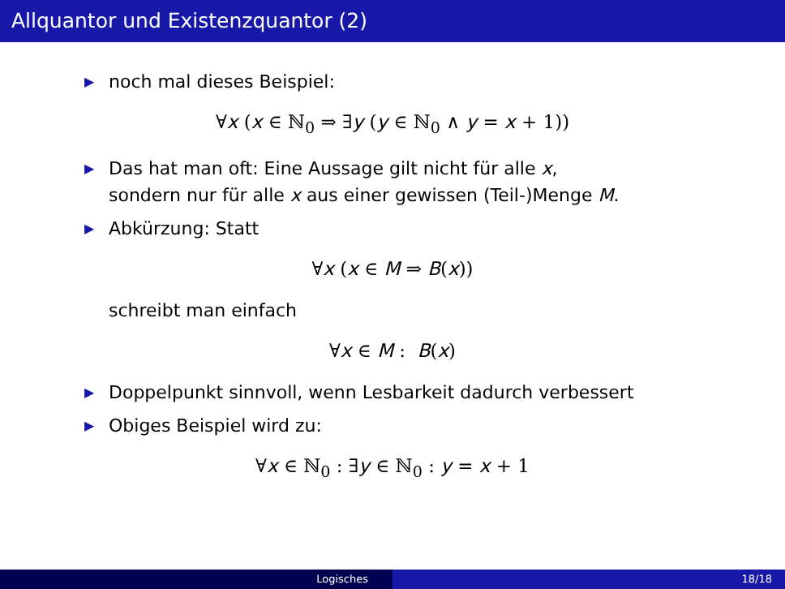Allquantor und Existenzquantor (2)
▶ noch mal dieses Beispiel:
∀x (x ∈ ℕ<sub>0</sub> ⇒ ∃y (y ∈ ℕ<sub>0</sub> ∧ y = x + 1))
▶ Das hat man oft: Eine Aussage gilt nicht für alle x,
sondern nur für alle x aus einer gewissen (Teil-)Menge M.
▶ Abkürzung: Statt
∀x (x ∈ M ⇒ B(x))
schreibt man einfach
∀x ∈ M : B(x)
▶ Doppelpunkt sinnvoll, wenn Lesbarkeit dadurch verbessert
▶ Obiges Beispiel wird zu:
∀x ∈ ℕ<sub>0</sub> : ∃y ∈ ℕ<sub>0</sub> : y = x + 1
Logisches 18/18